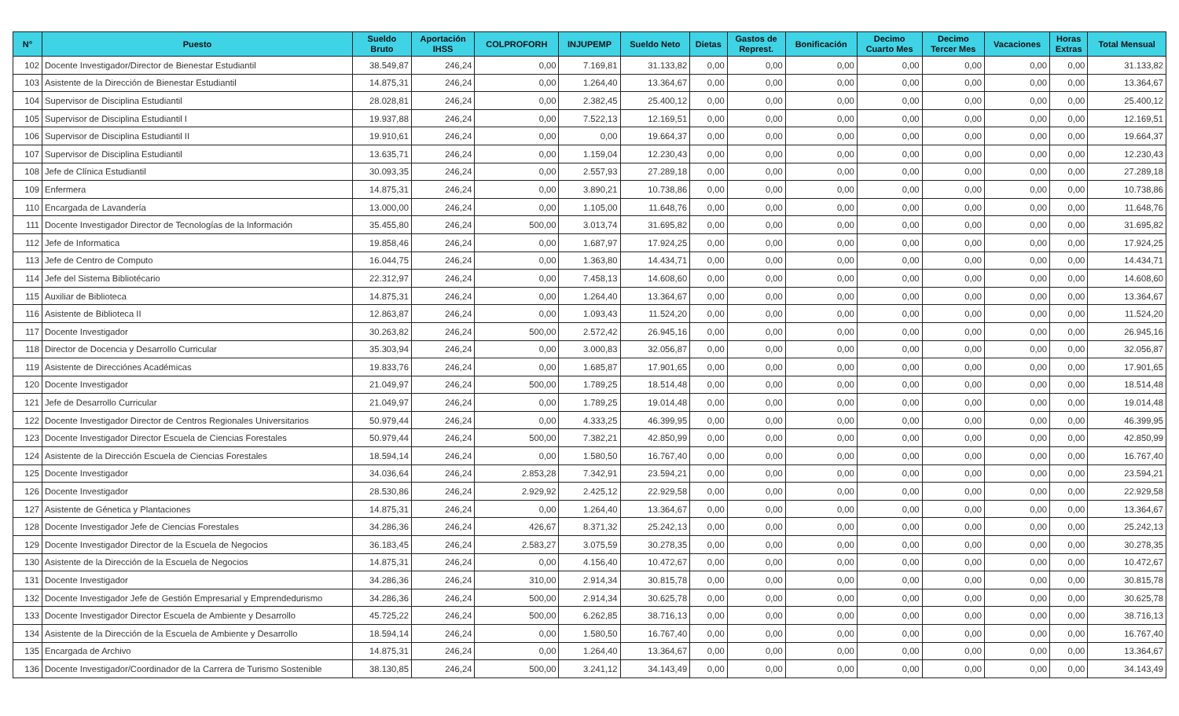| N° | Puesto | Sueldo Bruto | Aportación IHSS | COLPROFORH | INJUPEMP | Sueldo Neto | Dietas | Gastos de Represt. | Bonificación | Decimo Cuarto Mes | Decimo Tercer Mes | Vacaciones | Horas Extras | Total Mensual |
| --- | --- | --- | --- | --- | --- | --- | --- | --- | --- | --- | --- | --- | --- | --- |
| 102 | Docente Investigador/Director de Bienestar Estudiantil | 38.549,87 | 246,24 | 0,00 | 7.169,81 | 31.133,82 | 0,00 | 0,00 | 0,00 | 0,00 | 0,00 | 0,00 | 0,00 | 31.133,82 |
| 103 | Asistente de la Dirección de Bienestar Estudiantil | 14.875,31 | 246,24 | 0,00 | 1.264,40 | 13.364,67 | 0,00 | 0,00 | 0,00 | 0,00 | 0,00 | 0,00 | 0,00 | 13.364,67 |
| 104 | Supervisor de Disciplina Estudiantil | 28.028,81 | 246,24 | 0,00 | 2.382,45 | 25.400,12 | 0,00 | 0,00 | 0,00 | 0,00 | 0,00 | 0,00 | 0,00 | 25.400,12 |
| 105 | Supervisor de Disciplina Estudiantil I | 19.937,88 | 246,24 | 0,00 | 7.522,13 | 12.169,51 | 0,00 | 0,00 | 0,00 | 0,00 | 0,00 | 0,00 | 0,00 | 12.169,51 |
| 106 | Supervisor de Disciplina Estudiantil II | 19.910,61 | 246,24 | 0,00 | 0,00 | 19.664,37 | 0,00 | 0,00 | 0,00 | 0,00 | 0,00 | 0,00 | 0,00 | 19.664,37 |
| 107 | Supervisor de Disciplina Estudiantil | 13.635,71 | 246,24 | 0,00 | 1.159,04 | 12.230,43 | 0,00 | 0,00 | 0,00 | 0,00 | 0,00 | 0,00 | 0,00 | 12.230,43 |
| 108 | Jefe de Clínica Estudiantil | 30.093,35 | 246,24 | 0,00 | 2.557,93 | 27.289,18 | 0,00 | 0,00 | 0,00 | 0,00 | 0,00 | 0,00 | 0,00 | 27.289,18 |
| 109 | Enfermera | 14.875,31 | 246,24 | 0,00 | 3.890,21 | 10.738,86 | 0,00 | 0,00 | 0,00 | 0,00 | 0,00 | 0,00 | 0,00 | 10.738,86 |
| 110 | Encargada de Lavandería | 13.000,00 | 246,24 | 0,00 | 1.105,00 | 11.648,76 | 0,00 | 0,00 | 0,00 | 0,00 | 0,00 | 0,00 | 0,00 | 11.648,76 |
| 111 | Docente Investigador Director de Tecnologías de la Información | 35.455,80 | 246,24 | 500,00 | 3.013,74 | 31.695,82 | 0,00 | 0,00 | 0,00 | 0,00 | 0,00 | 0,00 | 0,00 | 31.695,82 |
| 112 | Jefe de Informatica | 19.858,46 | 246,24 | 0,00 | 1.687,97 | 17.924,25 | 0,00 | 0,00 | 0,00 | 0,00 | 0,00 | 0,00 | 0,00 | 17.924,25 |
| 113 | Jefe de Centro de Computo | 16.044,75 | 246,24 | 0,00 | 1.363,80 | 14.434,71 | 0,00 | 0,00 | 0,00 | 0,00 | 0,00 | 0,00 | 0,00 | 14.434,71 |
| 114 | Jefe del Sistema Bibliotécario | 22.312,97 | 246,24 | 0,00 | 7.458,13 | 14.608,60 | 0,00 | 0,00 | 0,00 | 0,00 | 0,00 | 0,00 | 0,00 | 14.608,60 |
| 115 | Auxiliar de Biblioteca | 14.875,31 | 246,24 | 0,00 | 1.264,40 | 13.364,67 | 0,00 | 0,00 | 0,00 | 0,00 | 0,00 | 0,00 | 0,00 | 13.364,67 |
| 116 | Asistente de Biblioteca II | 12.863,87 | 246,24 | 0,00 | 1.093,43 | 11.524,20 | 0,00 | 0,00 | 0,00 | 0,00 | 0,00 | 0,00 | 0,00 | 11.524,20 |
| 117 | Docente Investigador | 30.263,82 | 246,24 | 500,00 | 2.572,42 | 26.945,16 | 0,00 | 0,00 | 0,00 | 0,00 | 0,00 | 0,00 | 0,00 | 26.945,16 |
| 118 | Director de Docencia y Desarrollo Curricular | 35.303,94 | 246,24 | 0,00 | 3.000,83 | 32.056,87 | 0,00 | 0,00 | 0,00 | 0,00 | 0,00 | 0,00 | 0,00 | 32.056,87 |
| 119 | Asistente de Direcciónes Académicas | 19.833,76 | 246,24 | 0,00 | 1.685,87 | 17.901,65 | 0,00 | 0,00 | 0,00 | 0,00 | 0,00 | 0,00 | 0,00 | 17.901,65 |
| 120 | Docente Investigador | 21.049,97 | 246,24 | 500,00 | 1.789,25 | 18.514,48 | 0,00 | 0,00 | 0,00 | 0,00 | 0,00 | 0,00 | 0,00 | 18.514,48 |
| 121 | Jefe de Desarrollo Curricular | 21.049,97 | 246,24 | 0,00 | 1.789,25 | 19.014,48 | 0,00 | 0,00 | 0,00 | 0,00 | 0,00 | 0,00 | 0,00 | 19.014,48 |
| 122 | Docente Investigador Director de Centros Regionales Universitarios | 50.979,44 | 246,24 | 0,00 | 4.333,25 | 46.399,95 | 0,00 | 0,00 | 0,00 | 0,00 | 0,00 | 0,00 | 0,00 | 46.399,95 |
| 123 | Docente Investigador Director Escuela de Ciencias Forestales | 50.979,44 | 246,24 | 500,00 | 7.382,21 | 42.850,99 | 0,00 | 0,00 | 0,00 | 0,00 | 0,00 | 0,00 | 0,00 | 42.850,99 |
| 124 | Asistente de la Dirección Escuela de Ciencias Forestales | 18.594,14 | 246,24 | 0,00 | 1.580,50 | 16.767,40 | 0,00 | 0,00 | 0,00 | 0,00 | 0,00 | 0,00 | 0,00 | 16.767,40 |
| 125 | Docente Investigador | 34.036,64 | 246,24 | 2.853,28 | 7.342,91 | 23.594,21 | 0,00 | 0,00 | 0,00 | 0,00 | 0,00 | 0,00 | 0,00 | 23.594,21 |
| 126 | Docente Investigador | 28.530,86 | 246,24 | 2.929,92 | 2.425,12 | 22.929,58 | 0,00 | 0,00 | 0,00 | 0,00 | 0,00 | 0,00 | 0,00 | 22.929,58 |
| 127 | Asistente de Génetica y Plantaciones | 14.875,31 | 246,24 | 0,00 | 1.264,40 | 13.364,67 | 0,00 | 0,00 | 0,00 | 0,00 | 0,00 | 0,00 | 0,00 | 13.364,67 |
| 128 | Docente Investigador Jefe de Ciencias Forestales | 34.286,36 | 246,24 | 426,67 | 8.371,32 | 25.242,13 | 0,00 | 0,00 | 0,00 | 0,00 | 0,00 | 0,00 | 0,00 | 25.242,13 |
| 129 | Docente Investigador Director de la Escuela de Negocios | 36.183,45 | 246,24 | 2.583,27 | 3.075,59 | 30.278,35 | 0,00 | 0,00 | 0,00 | 0,00 | 0,00 | 0,00 | 0,00 | 30.278,35 |
| 130 | Asistente de la Dirección de la Escuela de Negocios | 14.875,31 | 246,24 | 0,00 | 4.156,40 | 10.472,67 | 0,00 | 0,00 | 0,00 | 0,00 | 0,00 | 0,00 | 0,00 | 10.472,67 |
| 131 | Docente Investigador | 34.286,36 | 246,24 | 310,00 | 2.914,34 | 30.815,78 | 0,00 | 0,00 | 0,00 | 0,00 | 0,00 | 0,00 | 0,00 | 30.815,78 |
| 132 | Docente Investigador Jefe de Gestión Empresarial y Emprendedurismo | 34.286,36 | 246,24 | 500,00 | 2.914,34 | 30.625,78 | 0,00 | 0,00 | 0,00 | 0,00 | 0,00 | 0,00 | 0,00 | 30.625,78 |
| 133 | Docente Investigador Director Escuela de Ambiente y Desarrollo | 45.725,22 | 246,24 | 500,00 | 6.262,85 | 38.716,13 | 0,00 | 0,00 | 0,00 | 0,00 | 0,00 | 0,00 | 0,00 | 38.716,13 |
| 134 | Asistente de la Dirección de la Escuela de Ambiente y Desarrollo | 18.594,14 | 246,24 | 0,00 | 1.580,50 | 16.767,40 | 0,00 | 0,00 | 0,00 | 0,00 | 0,00 | 0,00 | 0,00 | 16.767,40 |
| 135 | Encargada de Archivo | 14.875,31 | 246,24 | 0,00 | 1.264,40 | 13.364,67 | 0,00 | 0,00 | 0,00 | 0,00 | 0,00 | 0,00 | 0,00 | 13.364,67 |
| 136 | Docente Investigador/Coordinador de la Carrera de Turismo Sostenible | 38.130,85 | 246,24 | 500,00 | 3.241,12 | 34.143,49 | 0,00 | 0,00 | 0,00 | 0,00 | 0,00 | 0,00 | 0,00 | 34.143,49 |